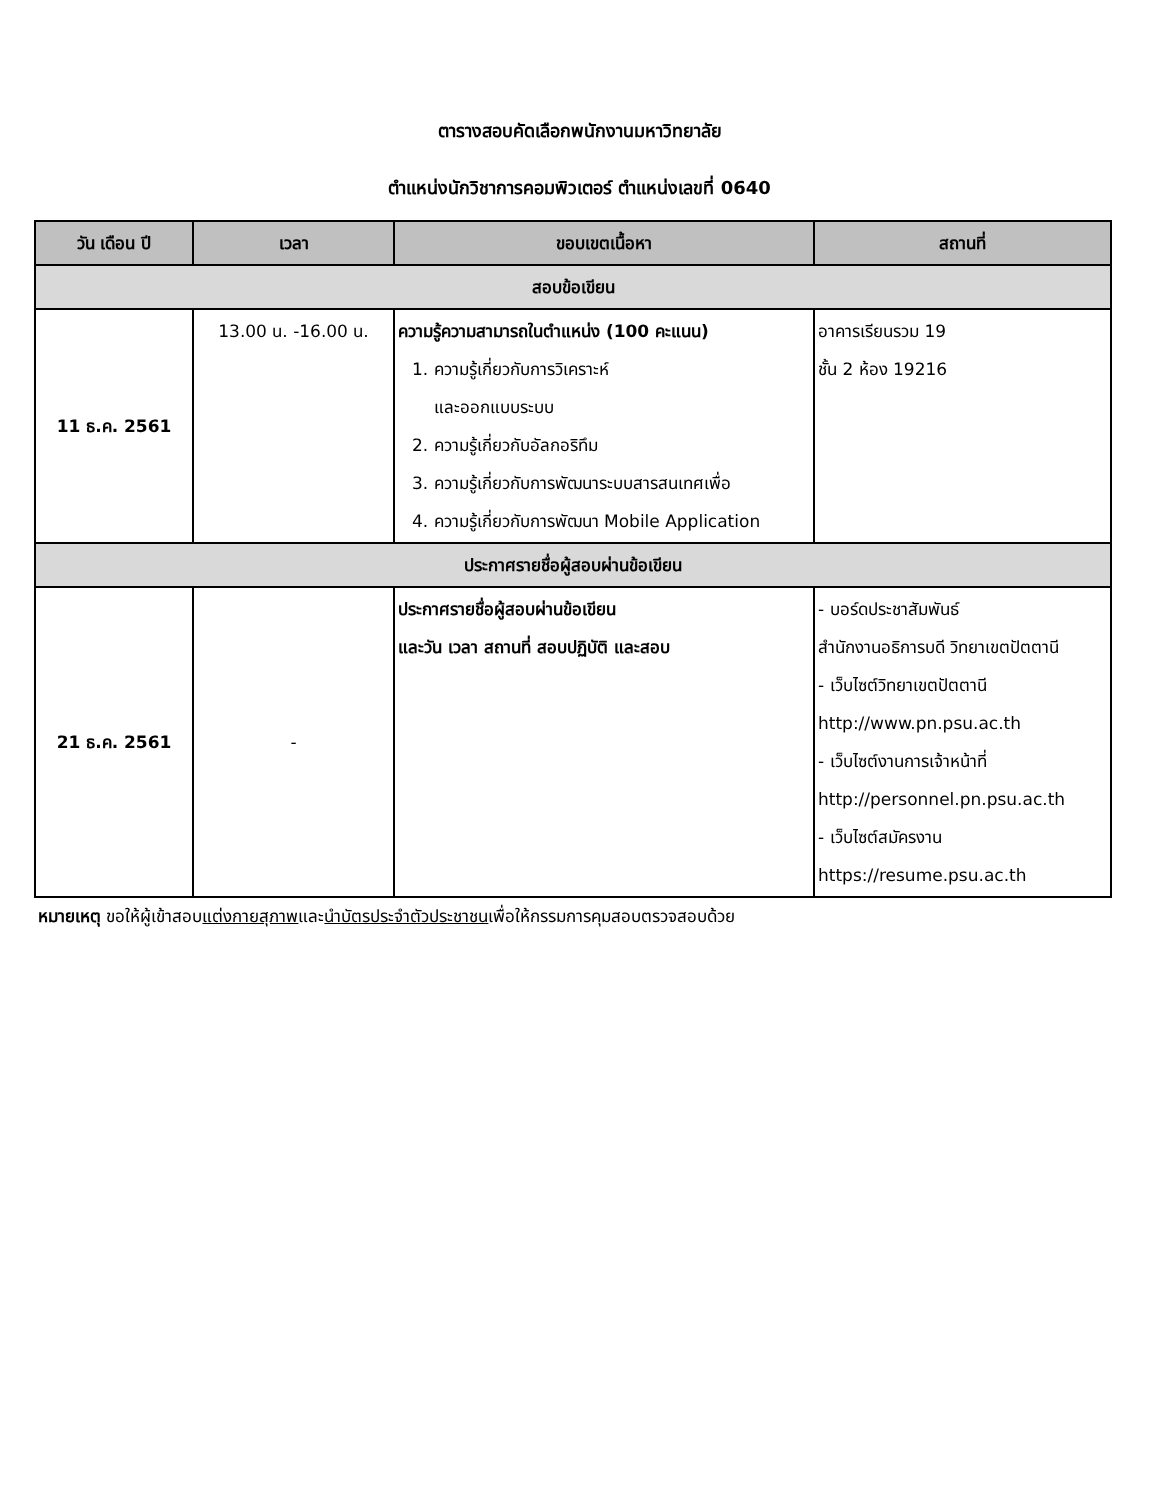ตารางสอบคัดเลือกพนักงานมหาวิทยาลัย
ตำแหน่งนักวิชาการคอมพิวเตอร์ ตำแหน่งเลขที่ 0640
| วัน เดือน ปี | เวลา | ขอบเขตเนื้อหา | สถานที่ |
| --- | --- | --- | --- |
| สอบข้อเขียน | | | |
| 11 ธ.ค. 2561 | 13.00 น. -16.00 น. | ความรู้ความสามารถในตำแหน่ง (100 คะแนน) 1. ความรู้เกี่ยวกับการวิเคราะห์ และออกแบบระบบ 2. ความรู้เกี่ยวกับอัลกอริทึม 3. ความรู้เกี่ยวกับการพัฒนาระบบสารสนเทศเพื่อ 4. ความรู้เกี่ยวกับการพัฒนา Mobile Application | อาคารเรียนรวม 19 ชั้น 2 ห้อง 19216 |
| ประกาศรายชื่อผู้สอบผ่านข้อเขียน | | | |
| 21 ธ.ค. 2561 | - | ประกาศรายชื่อผู้สอบผ่านข้อเขียน และวัน เวลา สถานที่ สอบปฏิบัติ และสอบ | - บอร์ดประชาสัมพันธ์ สำนักงานอธิการบดี วิทยาเขตปัตตานี - เว็บไซต์วิทยาเขตปัตตานี http://www.pn.psu.ac.th - เว็บไซต์งานการเจ้าหน้าที่ http://personnel.pn.psu.ac.th - เว็บไซต์สมัครงาน https://resume.psu.ac.th |
หมายเหตุ ขอให้ผู้เข้าสอบแต่งกายสุภาพและนำบัตรประจำตัวประชาชนเพื่อให้กรรมการคุมสอบตรวจสอบด้วย